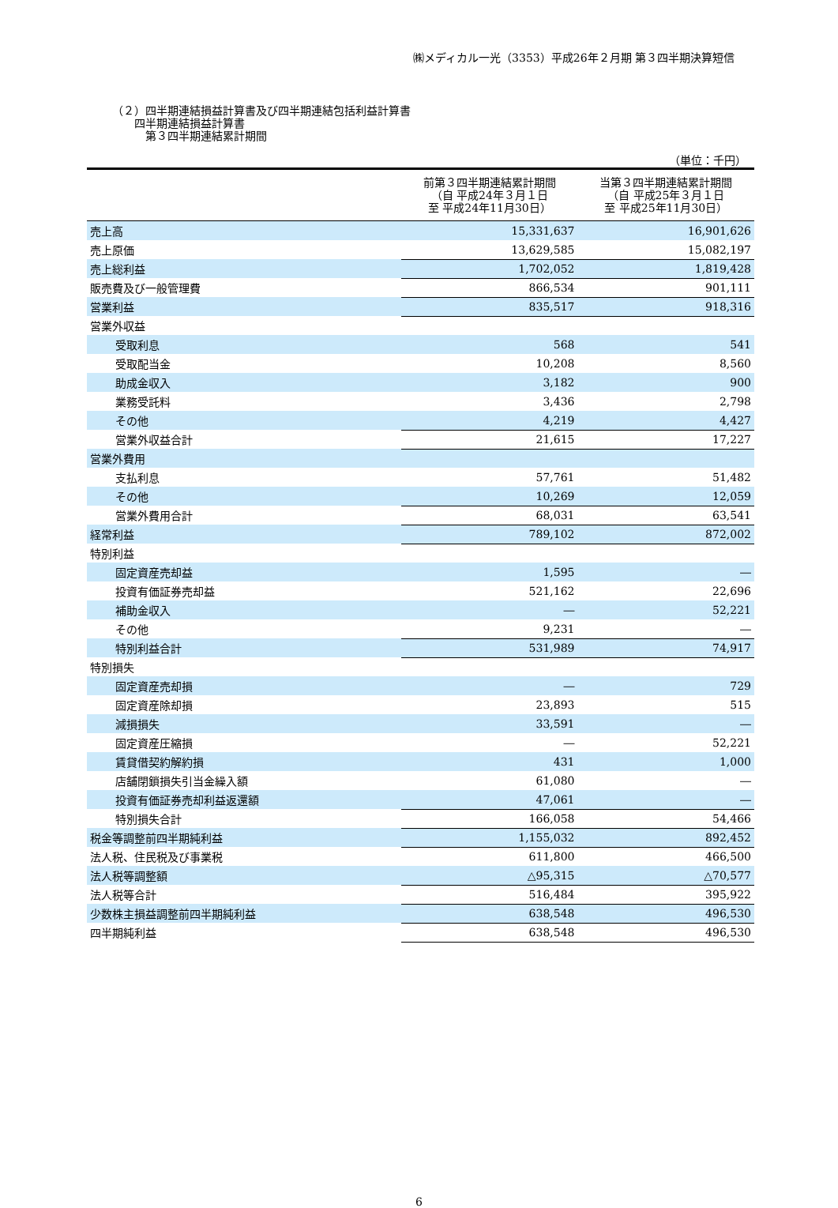㈱メディカル一光（3353）平成26年２月期 第３四半期決算短信
（２）四半期連結損益計算書及び四半期連結包括利益計算書
　　四半期連結損益計算書
　　　第３四半期連結累計期間
（単位：千円）
| | 前第３四半期連結累計期間 （自 平成24年３月１日 至 平成24年11月30日） | 当第３四半期連結累計期間 （自 平成25年３月１日 至 平成25年11月30日） |
| --- | --- | --- |
| 売上高 | 15,331,637 | 16,901,626 |
| 売上原価 | 13,629,585 | 15,082,197 |
| 売上総利益 | 1,702,052 | 1,819,428 |
| 販売費及び一般管理費 | 866,534 | 901,111 |
| 営業利益 | 835,517 | 918,316 |
| 営業外収益 | | |
| 受取利息 | 568 | 541 |
| 受取配当金 | 10,208 | 8,560 |
| 助成金収入 | 3,182 | 900 |
| 業務受託料 | 3,436 | 2,798 |
| その他 | 4,219 | 4,427 |
| 営業外収益合計 | 21,615 | 17,227 |
| 営業外費用 | | |
| 支払利息 | 57,761 | 51,482 |
| その他 | 10,269 | 12,059 |
| 営業外費用合計 | 68,031 | 63,541 |
| 経常利益 | 789,102 | 872,002 |
| 特別利益 | | |
| 固定資産売却益 | 1,595 | ― |
| 投資有価証券売却益 | 521,162 | 22,696 |
| 補助金収入 | ― | 52,221 |
| その他 | 9,231 | ― |
| 特別利益合計 | 531,989 | 74,917 |
| 特別損失 | | |
| 固定資産売却損 | ― | 729 |
| 固定資産除却損 | 23,893 | 515 |
| 減損損失 | 33,591 | ― |
| 固定資産圧縮損 | ― | 52,221 |
| 賃貸借契約解約損 | 431 | 1,000 |
| 店舗閉鎖損失引当金繰入額 | 61,080 | ― |
| 投資有価証券売却利益返還額 | 47,061 | ― |
| 特別損失合計 | 166,058 | 54,466 |
| 税金等調整前四半期純利益 | 1,155,032 | 892,452 |
| 法人税、住民税及び事業税 | 611,800 | 466,500 |
| 法人税等調整額 | △95,315 | △70,577 |
| 法人税等合計 | 516,484 | 395,922 |
| 少数株主損益調整前四半期純利益 | 638,548 | 496,530 |
| 四半期純利益 | 638,548 | 496,530 |
6